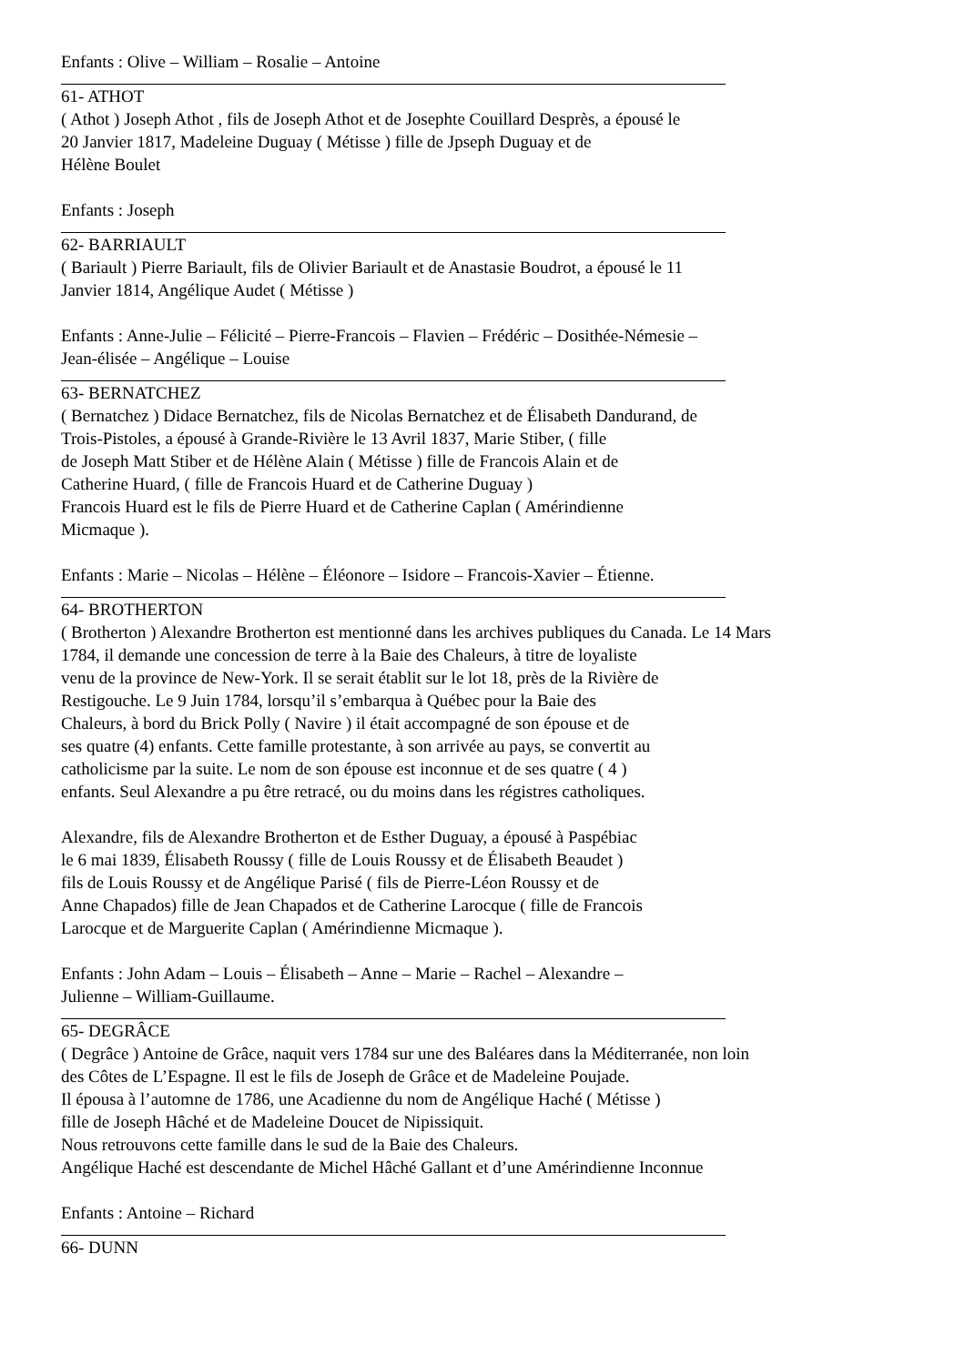Enfants : Olive – William – Rosalie – Antoine
61- ATHOT
( Athot ) Joseph Athot , fils de Joseph Athot et de Josephte Couillard Desprès, a épousé le
20 Janvier 1817, Madeleine Duguay ( Métisse ) fille de Jpseph Duguay et de
Hélène Boulet
Enfants : Joseph
62- BARRIAULT
( Bariault ) Pierre Bariault, fils de Olivier Bariault et de Anastasie Boudrot, a épousé le 11
Janvier 1814, Angélique Audet ( Métisse )
Enfants : Anne-Julie – Félicité – Pierre-Francois – Flavien – Frédéric – Dosithée-Némesie –
Jean-élisée – Angélique – Louise
63- BERNATCHEZ
( Bernatchez ) Didace Bernatchez, fils de Nicolas Bernatchez et de Élisabeth Dandurand, de
Trois-Pistoles, a épousé à Grande-Rivière le 13 Avril 1837, Marie Stiber, ( fille
de Joseph Matt Stiber et de Hélène Alain ( Métisse ) fille de Francois Alain et de
Catherine Huard, ( fille de Francois Huard et de Catherine Duguay )
Francois Huard est le fils de Pierre Huard et de Catherine Caplan ( Amérindienne
Micmaque ).
Enfants : Marie – Nicolas – Hélène – Éléonore – Isidore – Francois-Xavier – Étienne.
64- BROTHERTON
( Brotherton ) Alexandre Brotherton est mentionné dans les archives publiques du Canada. Le 14 Mars
1784, il demande une concession de terre à la Baie des Chaleurs, à titre de loyaliste
venu de la province de New-York. Il se serait établit sur le lot 18, près de la Rivière de
Restigouche. Le 9 Juin 1784, lorsqu’il s’embarqua à Québec pour la Baie des
Chaleurs, à bord du Brick Polly ( Navire ) il était accompagné de son épouse et de
ses quatre (4) enfants. Cette famille protestante, à son arrivée au pays, se convertit au
catholicisme par la suite. Le nom de son épouse est inconnue et de ses quatre ( 4 )
enfants. Seul Alexandre a pu être retracé, ou du moins dans les régistres catholiques.
Alexandre, fils de Alexandre Brotherton et de Esther Duguay, a épousé à Paspébiac
le 6 mai 1839, Élisabeth Roussy ( fille de Louis Roussy et de Élisabeth Beaudet )
fils de Louis Roussy et de Angélique Parisé ( fils de Pierre-Léon Roussy et de
Anne Chapados) fille de Jean Chapados et de Catherine Larocque ( fille de Francois
Larocque et de Marguerite Caplan ( Amérindienne Micmaque ).
Enfants : John Adam – Louis – Élisabeth – Anne – Marie – Rachel – Alexandre –
Julienne – William-Guillaume.
65- DEGRÂCE
( Degrâce ) Antoine de Grâce, naquit vers 1784 sur une des Baléares dans la Méditerranée, non loin
des Côtes de L’Espagne. Il est le fils de Joseph de Grâce et de Madeleine Poujade.
Il épousa à l’automne de 1786, une Acadienne du nom de Angélique Haché ( Métisse )
fille de Joseph Hâché et de Madeleine Doucet de Nipissiquit.
Nous retrouvons cette famille dans le sud de la Baie des Chaleurs.
Angélique Haché est descendante de Michel Hâché Gallant et d’une Amérindienne Inconnue
Enfants : Antoine – Richard
66- DUNN